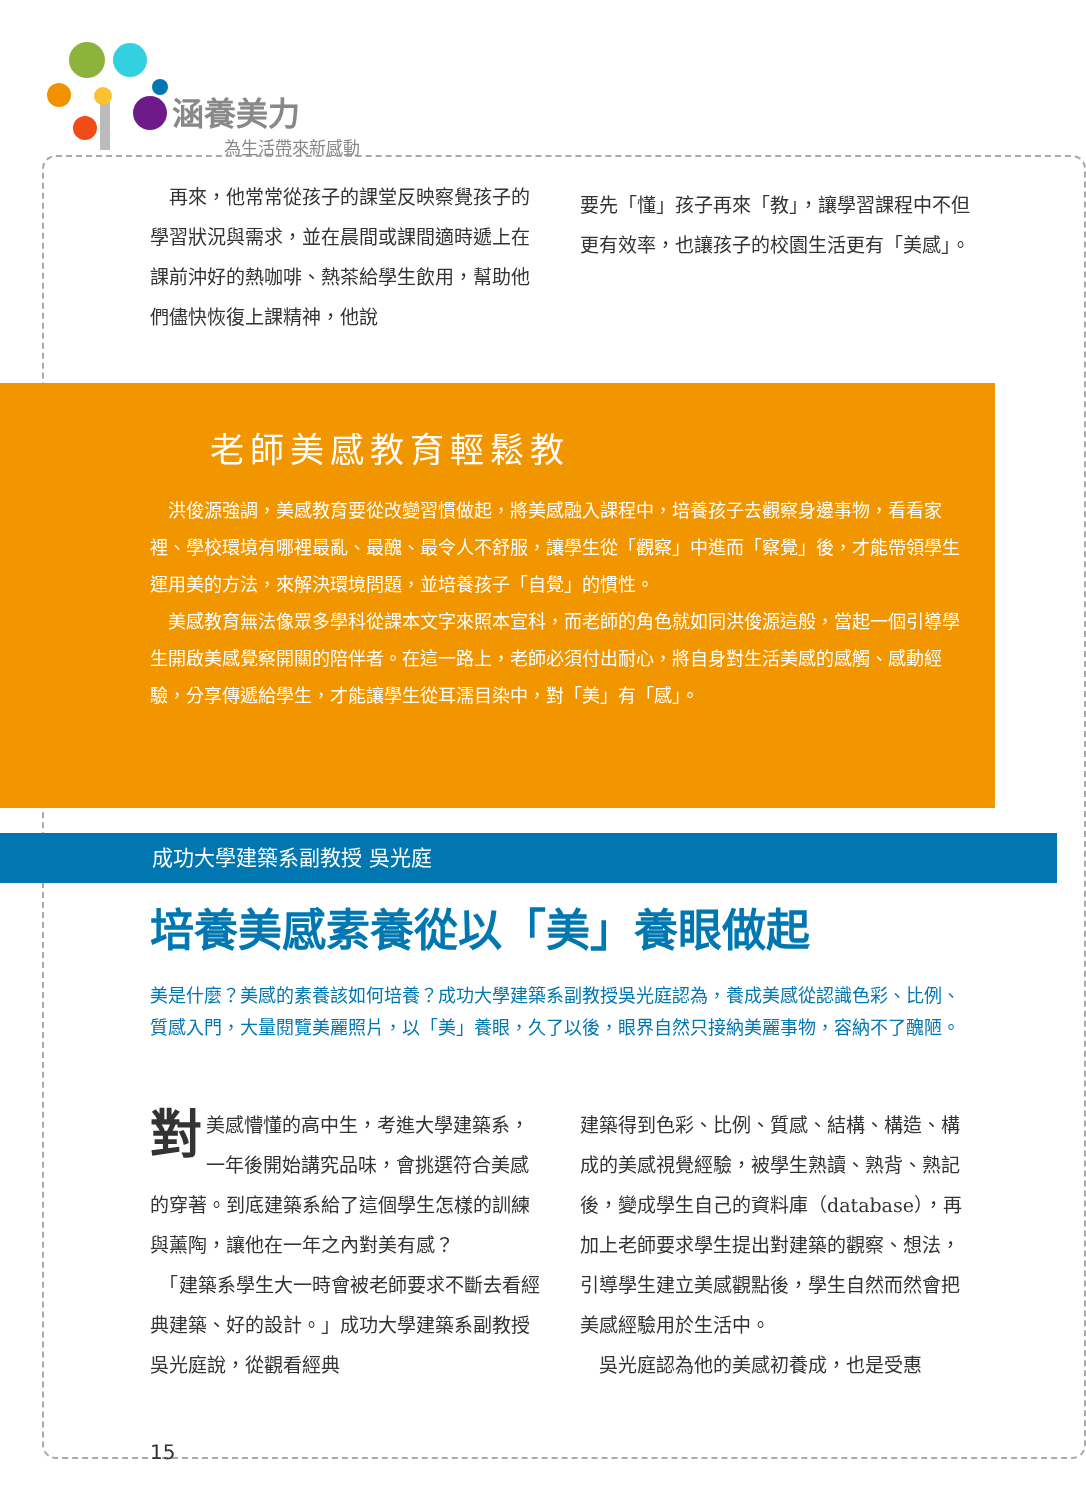涵養美力
為生活帶來新感動
再來，他常常從孩子的課堂反映察覺孩子的學習狀況與需求，並在晨間或課間適時遞上在課前沖好的熱咖啡、熱茶給學生飲用，幫助他們儘快恢復上課精神，他說
要先「懂」孩子再來「教」，讓學習課程中不但更有效率，也讓孩子的校園生活更有「美感」。
老師美感教育輕鬆教
洪俊源強調，美感教育要從改變習慣做起，將美感融入課程中，培養孩子去觀察身邊事物，看看家裡、學校環境有哪裡最亂、最醜、最令人不舒服，讓學生從「觀察」中進而「察覺」後，才能帶領學生運用美的方法，來解決環境問題，並培養孩子「自覺」的慣性。
美感教育無法像眾多學科從課本文字來照本宣科，而老師的角色就如同洪俊源這般，當起一個引導學生開啟美感覺察開關的陪伴者。在這一路上，老師必須付出耐心，將自身對生活美感的感觸、感動經驗，分享傳遞給學生，才能讓學生從耳濡目染中，對「美」有「感」。
成功大學建築系副教授 吳光庭
培養美感素養從以「美」養眼做起
美是什麼？美感的素養該如何培養？成功大學建築系副教授吳光庭認為，養成美感從認識色彩、比例、質感入門，大量閱覽美麗照片，以「美」養眼，久了以後，眼界自然只接納美麗事物，容納不了醜陋。
對美感懵懂的高中生，考進大學建築系，一年後開始講究品味，會挑選符合美感的穿著。到底建築系給了這個學生怎樣的訓練與薰陶，讓他在一年之內對美有感？
　「建築系學生大一時會被老師要求不斷去看經典建築、好的設計。」成功大學建築系副教授吳光庭說，從觀看經典
建築得到色彩、比例、質感、結構、構造、構成的美感視覺經驗，被學生熟讀、熟背、熟記後，變成學生自己的資料庫（database），再加上老師要求學生提出對建築的觀察、想法，引導學生建立美感觀點後，學生自然而然會把美感經驗用於生活中。
　吳光庭認為他的美感初養成，也是受惠
15